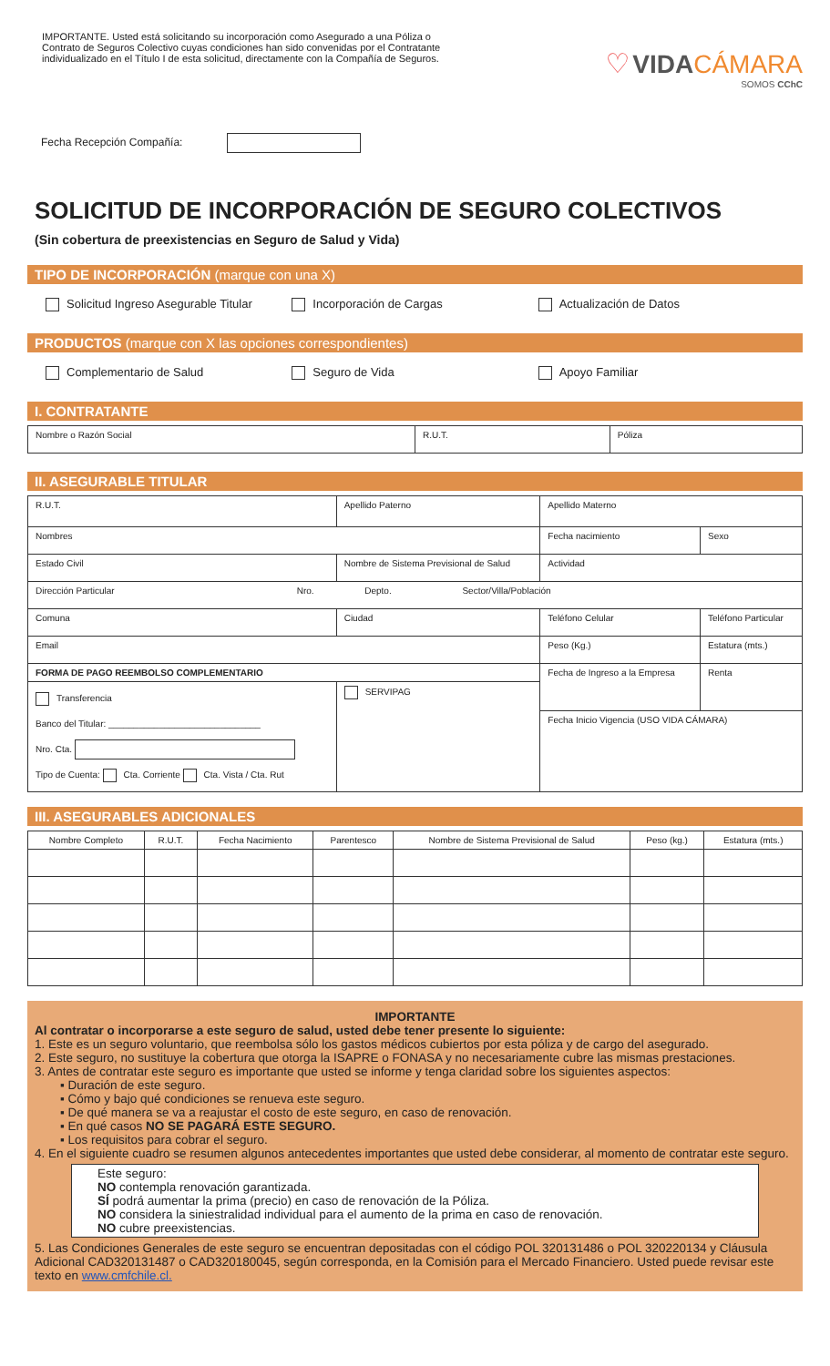IMPORTANTE. Usted está solicitando su incorporación como Asegurado a una Póliza o Contrato de Seguros Colectivo cuyas condiciones han sido convenidas por el Contratante individualizado en el Título I de esta solicitud, directamente con la Compañía de Seguros.
♡ VIDA CÁMARA
SOMOS CChC
Fecha Recepción Compañía:
SOLICITUD DE INCORPORACIÓN DE SEGURO COLECTIVOS
(Sin cobertura de preexistencias en Seguro de Salud y Vida)
TIPO DE INCORPORACIÓN (marque con una X)
Solicitud Ingreso Asegurable Titular
Incorporación de Cargas Actualización de Datos
PRODUCTOS (marque con X las opciones correspondientes)
Complementario de Salud Seguro de Vida Apoyo Familiar
I. CONTRATANTE
| Nombre o Razón Social | R.U.T. | Póliza |
II. ASEGURABLE TITULAR
| R.U.T. | Apellido Paterno | | Apellido Materno | |
| Nombres | | | Fecha nacimiento | Sexo |
| Estado Civil | Nombre de Sistema Previsional de Salud | | Actividad | |
| Dirección Particular Nro. Depto. Sector/Villa/Población | | | | |
| Comuna | Ciudad | | Teléfono Celular | Teléfono Particular |
| Email | | | Peso (Kg.) | Estatura (mts.) |
| FORMA DE PAGO REEMBOLSO COMPLEMENTARIO | | | Fecha de Ingreso a la Empresa | Renta |
| Transferencia Banco del Titular: ______________________________ Nro. Cta. Tipo de Cuenta: Cta. Corriente Cta. Vista / Cta. Rut | | SERVIPAG | | |
| | | | Fecha Inicio Vigencia (USO VIDA CÁMARA) | |
III. ASEGURABLES ADICIONALES
| Nombre Completo | R.U.T. | Fecha Nacimiento | Parentesco | Nombre de Sistema Previsional de Salud | Peso (kg.) | Estatura (mts.) |
| --- | --- | --- | --- | --- | --- | --- |
IMPORTANTE
Al contratar o incorporarse a este seguro de salud, usted debe tener presente lo siguiente:
1. Este es un seguro voluntario, que reembolsa sólo los gastos médicos cubiertos por esta póliza y de cargo del asegurado.
2. Este seguro, no sustituye la cobertura que otorga la ISAPRE o FONASA y no necesariamente cubre las mismas prestaciones.
3. Antes de contratar este seguro es importante que usted se informe y tenga claridad sobre los siguientes aspectos:
▪ Duración de este seguro.
▪ Cómo y bajo qué condiciones se renueva este seguro.
▪ De qué manera se va a reajustar el costo de este seguro, en caso de renovación.
▪ En qué casos NO SE PAGARÁ ESTE SEGURO.
▪ Los requisitos para cobrar el seguro.
4. En el siguiente cuadro se resumen algunos antecedentes importantes que usted debe considerar, al momento de contratar este seguro.
Este seguro:
NO contempla renovación garantizada.
SÍ podrá aumentar la prima (precio) en caso de renovación de la Póliza.
NO considera la siniestralidad individual para el aumento de la prima en caso de renovación.
NO cubre preexistencias.
5. Las Condiciones Generales de este seguro se encuentran depositadas con el código POL 320131486 o POL 320220134 y Cláusula Adicional CAD320131487 o CAD320180045, según corresponda, en la Comisión para el Mercado Financiero. Usted puede revisar este texto en www.cmfchile.cl.